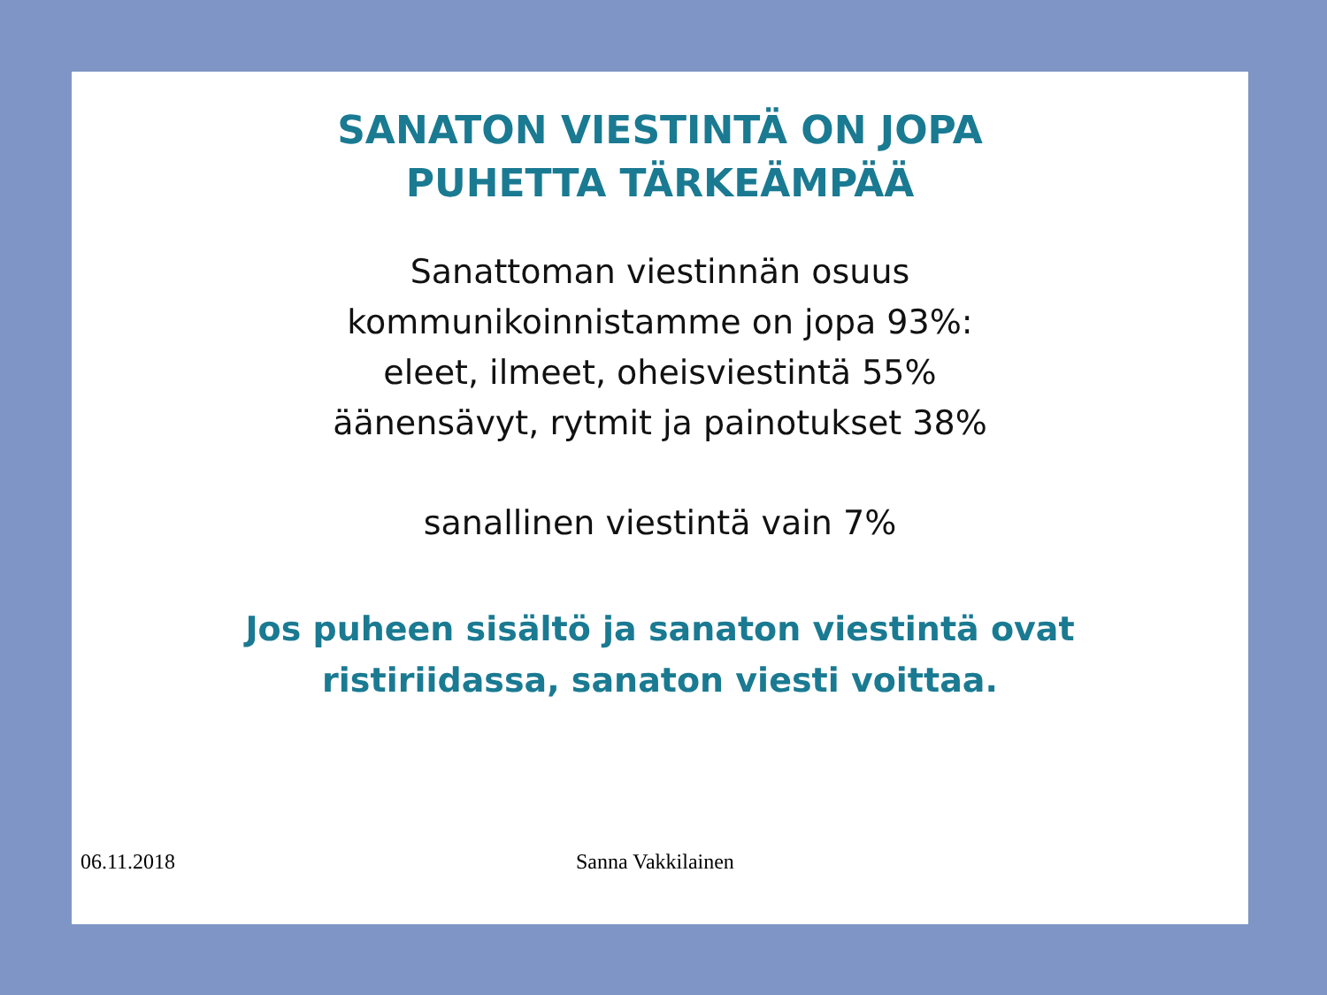SANATON VIESTINTÄ ON JOPA
PUHETTA TÄRKEÄMPÄÄ
Sanattoman viestinnän osuus
kommunikoinnistamme on jopa 93%:
eleet, ilmeet, oheisviestintä 55%
äänensävyt, rytmit ja painotukset 38%
sanallinen viestintä vain 7%
Jos puheen sisältö ja sanaton viestintä ovat
ristiriidassa, sanaton viesti voittaa.
06.11.2018 Sanna Vakkilainen